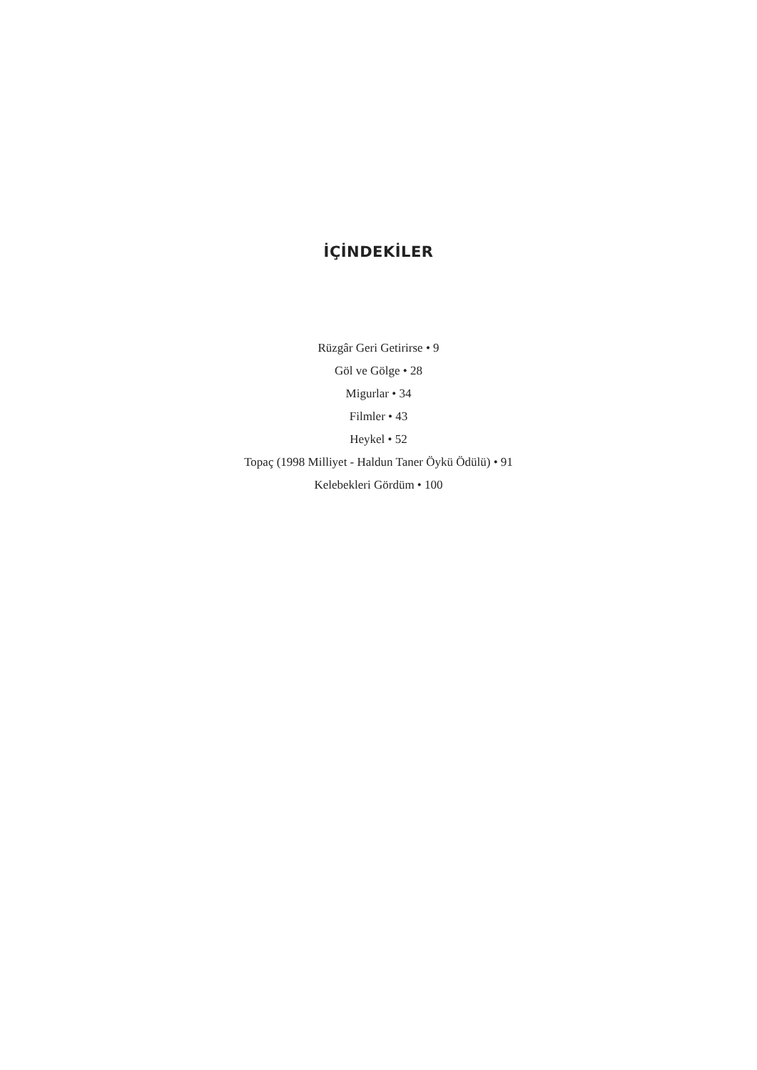İÇİNDEKİLER
Rüzgâr Geri Getirirse • 9
Göl ve Gölge • 28
Migurlar • 34
Filmler • 43
Heykel • 52
Topaç (1998 Milliyet - Haldun Taner Öykü Ödülü) • 91
Kelebekleri Gördüm • 100